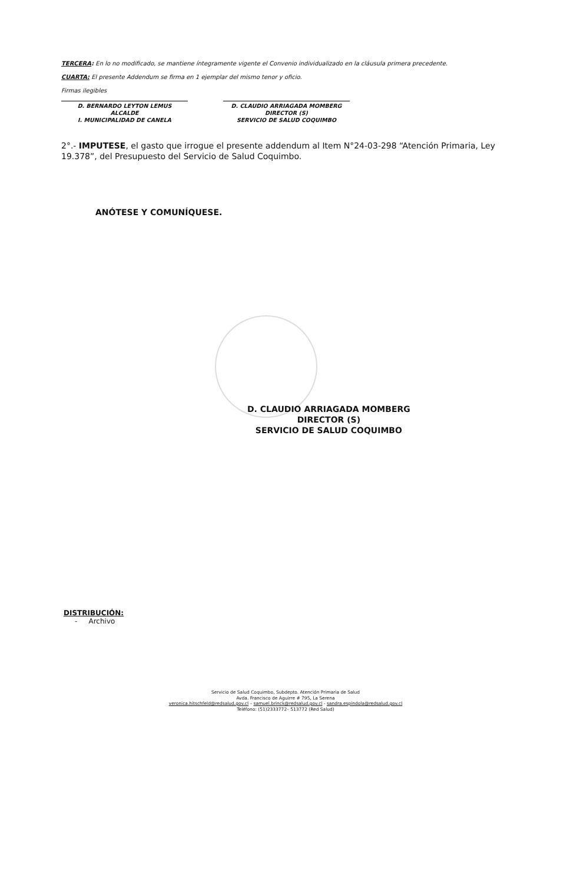TERCERA: En lo no modificado, se mantiene íntegramente vigente el Convenio individualizado en la cláusula primera precedente.
CUARTA: El presente Addendum se firma en 1 ejemplar del mismo tenor y oficio.
Firmas ilegibles
D. BERNARDO LEYTON LEMUS
ALCALDE
I. MUNICIPALIDAD DE CANELA
D. CLAUDIO ARRIAGADA MOMBERG
DIRECTOR (S)
SERVICIO DE SALUD COQUIMBO
2°.- IMPUTESE, el gasto que irrogue el presente addendum al Item N°24-03-298 “Atención Primaria, Ley 19.378”, del Presupuesto del Servicio de Salud Coquimbo.
ANÓTESE Y COMUNÍQUESE.
D. CLAUDIO ARRIAGADA MOMBERG
DIRECTOR (S)
SERVICIO DE SALUD COQUIMBO
DISTRIBUCIÓN:
- Archivo
Servicio de Salud Coquimbo, Subdepto. Atención Primaria de Salud
Avda. Francisco de Aguirre # 795, La Serena
veronica.hitschfeld@redsalud.gov.cl – samuel.brinck@redsalud.gov.cl - sandra.espindola@redsalud.gov.cl
Teléfono: (51)2333772– 513772 (Red Salud)